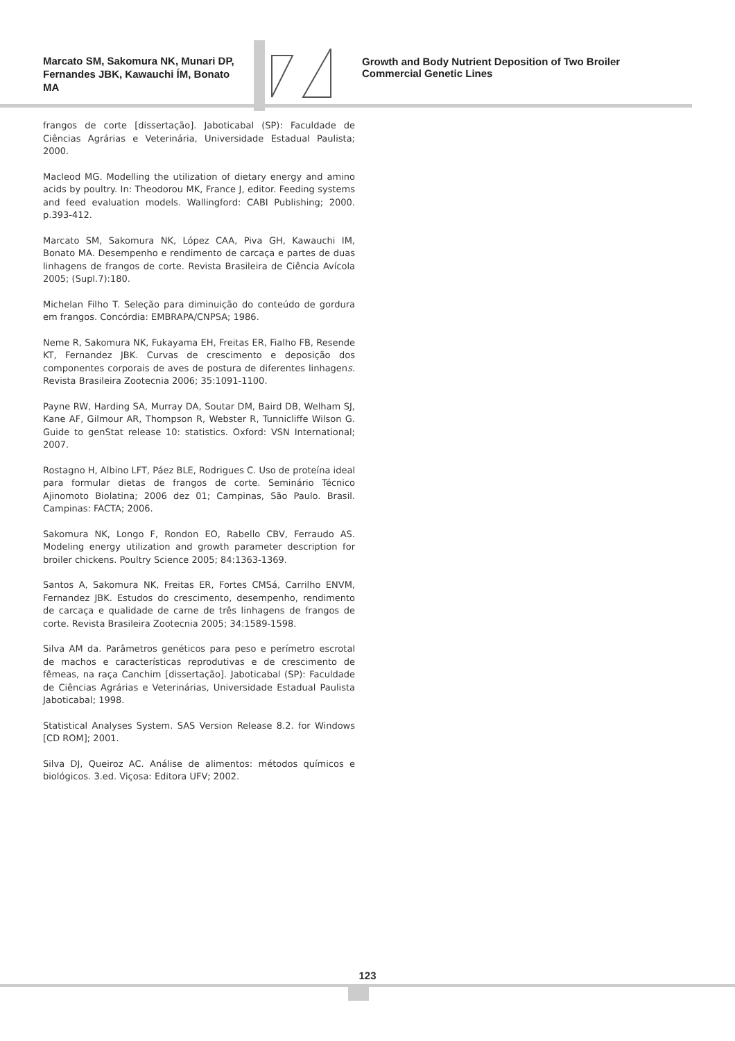Marcato SM, Sakomura NK, Munari DP, Fernandes JBK, Kawauchi ÍM, Bonato MA
Growth and Body Nutrient Deposition of Two Broiler
Commercial Genetic Lines
frangos de corte [dissertação]. Jaboticabal (SP): Faculdade de Ciências Agrárias e Veterinária, Universidade Estadual Paulista; 2000.
Macleod MG. Modelling the utilization of dietary energy and amino acids by poultry. In: Theodorou MK, France J, editor. Feeding systems and feed evaluation models. Wallingford: CABI Publishing; 2000. p.393-412.
Marcato SM, Sakomura NK, López CAA, Piva GH, Kawauchi IM, Bonato MA. Desempenho e rendimento de carcaça e partes de duas linhagens de frangos de corte. Revista Brasileira de Ciência Avícola 2005; (Supl.7):180.
Michelan Filho T. Seleção para diminuição do conteúdo de gordura em frangos. Concórdia: EMBRAPA/CNPSA; 1986.
Neme R, Sakomura NK, Fukayama EH, Freitas ER, Fialho FB, Resende KT, Fernandez JBK. Curvas de crescimento e deposição dos componentes corporais de aves de postura de diferentes linhagens. Revista Brasileira Zootecnia 2006; 35:1091-1100.
Payne RW, Harding SA, Murray DA, Soutar DM, Baird DB, Welham SJ, Kane AF, Gilmour AR, Thompson R, Webster R, Tunnicliffe Wilson G. Guide to genStat release 10: statistics. Oxford: VSN International; 2007.
Rostagno H, Albino LFT, Páez BLE, Rodrigues C. Uso de proteína ideal para formular dietas de frangos de corte. Seminário Técnico Ajinomoto Biolatina; 2006 dez 01; Campinas, São Paulo. Brasil. Campinas: FACTA; 2006.
Sakomura NK, Longo F, Rondon EO, Rabello CBV, Ferraudo AS. Modeling energy utilization and growth parameter description for broiler chickens. Poultry Science 2005; 84:1363-1369.
Santos A, Sakomura NK, Freitas ER, Fortes CMSá, Carrilho ENVM, Fernandez JBK. Estudos do crescimento, desempenho, rendimento de carcaça e qualidade de carne de três linhagens de frangos de corte. Revista Brasileira Zootecnia 2005; 34:1589-1598.
Silva AM da. Parâmetros genéticos para peso e perímetro escrotal de machos e características reprodutivas e de crescimento de fêmeas, na raça Canchim [dissertação]. Jaboticabal (SP): Faculdade de Ciências Agrárias e Veterinárias, Universidade Estadual Paulista Jaboticabal; 1998.
Statistical Analyses System. SAS Version Release 8.2. for Windows [CD ROM]; 2001.
Silva DJ, Queiroz AC. Análise de alimentos: métodos químicos e biológicos. 3.ed. Viçosa: Editora UFV; 2002.
123